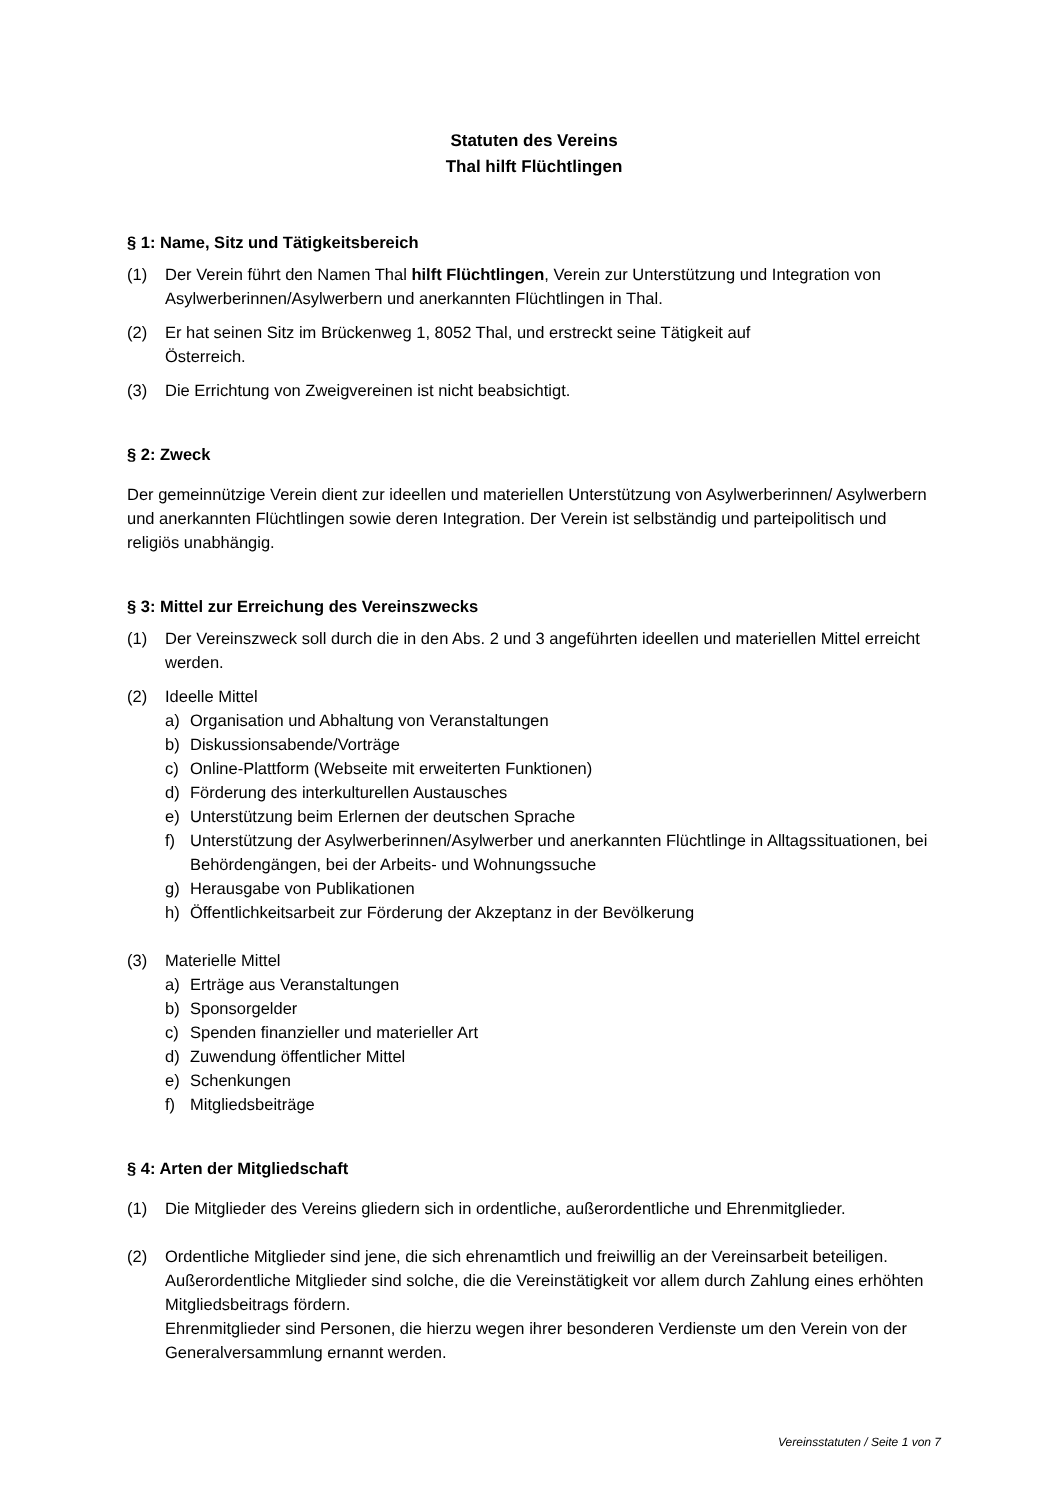Statuten des Vereins
Thal hilft Flüchtlingen
§ 1: Name, Sitz und Tätigkeitsbereich
(1) Der Verein führt den Namen Thal hilft Flüchtlingen, Verein zur Unterstützung und Integration von Asylwerberinnen/Asylwerbern und anerkannten Flüchtlingen in Thal.
(2) Er hat seinen Sitz im Brückenweg 1, 8052 Thal, und erstreckt seine Tätigkeit auf
Österreich.
(3) Die Errichtung von Zweigvereinen ist nicht beabsichtigt.
§ 2: Zweck
Der gemeinnützige Verein dient zur ideellen und materiellen Unterstützung von Asylwerberinnen/ Asylwerbern und anerkannten Flüchtlingen sowie deren Integration. Der Verein ist selbständig und parteipolitisch und religiös unabhängig.
§ 3: Mittel zur Erreichung des Vereinszwecks
(1) Der Vereinszweck soll durch die in den Abs. 2 und 3 angeführten ideellen und materiellen Mittel erreicht werden.
(2) Ideelle Mittel
a) Organisation und Abhaltung von Veranstaltungen
b) Diskussionsabende/Vorträge
c) Online-Plattform (Webseite mit erweiterten Funktionen)
d) Förderung des interkulturellen Austausches
e) Unterstützung beim Erlernen der deutschen Sprache
f) Unterstützung der Asylwerberinnen/Asylwerber und anerkannten Flüchtlinge in Alltagssituationen, bei Behördengängen, bei der Arbeits- und Wohnungssuche
g) Herausgabe von Publikationen
h) Öffentlichkeitsarbeit zur Förderung der Akzeptanz in der Bevölkerung
(3) Materielle Mittel
a) Erträge aus Veranstaltungen
b) Sponsorgelder
c) Spenden finanzieller und materieller Art
d) Zuwendung öffentlicher Mittel
e) Schenkungen
f) Mitgliedsbeiträge
§ 4: Arten der Mitgliedschaft
(1) Die Mitglieder des Vereins gliedern sich in ordentliche, außerordentliche und Ehrenmitglieder.
(2) Ordentliche Mitglieder sind jene, die sich ehrenamtlich und freiwillig an der Vereinsarbeit beteiligen.
Außerordentliche Mitglieder sind solche, die die Vereinstätigkeit vor allem durch Zahlung eines erhöhten Mitgliedsbeitrags fördern.
Ehrenmitglieder sind Personen, die hierzu wegen ihrer besonderen Verdienste um den Verein von der Generalversammlung ernannt werden.
Vereinsstatuten / Seite 1 von 7